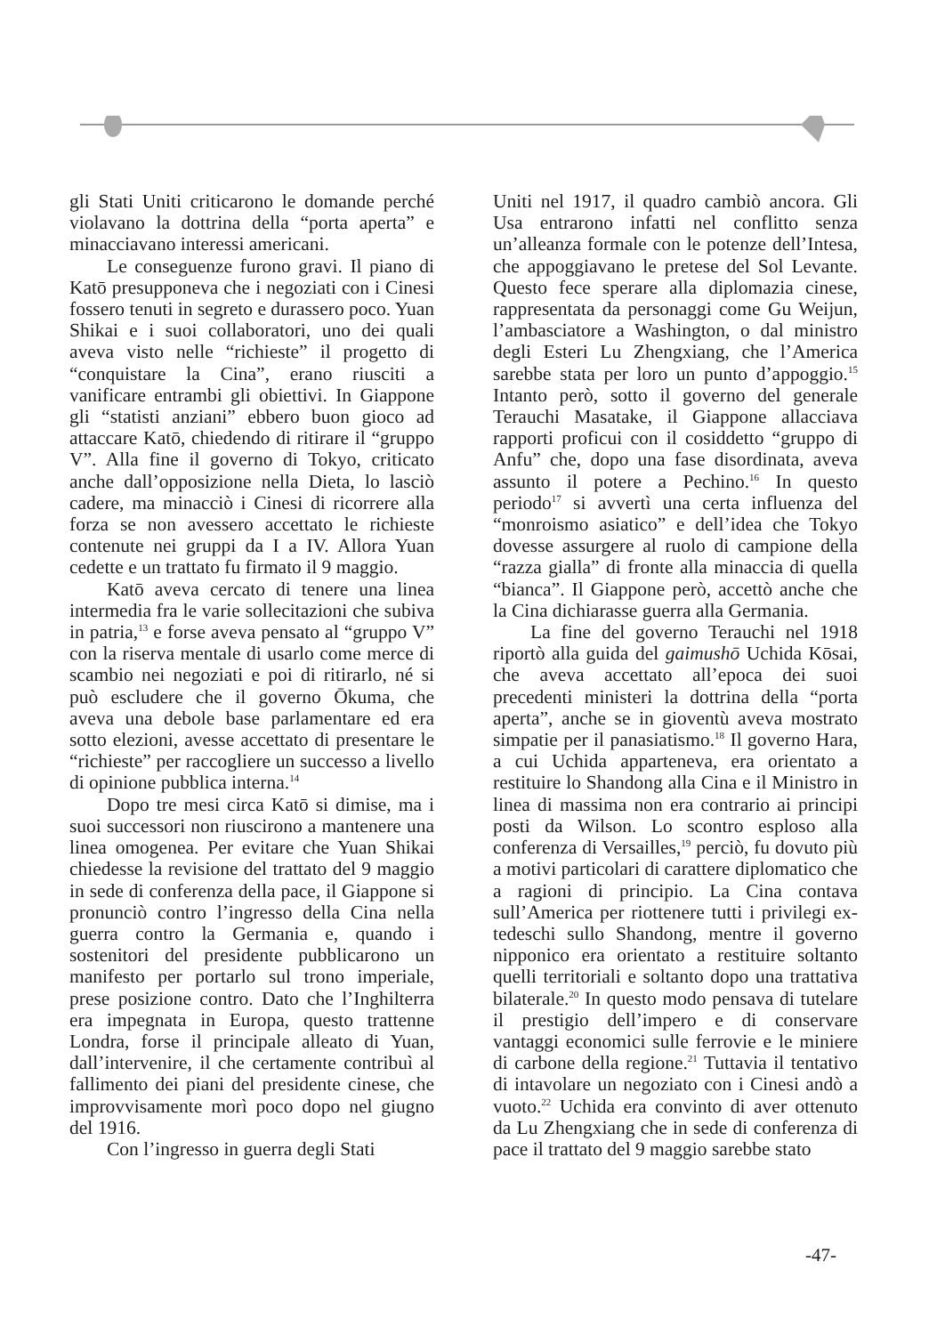gli Stati Uniti criticarono le domande perché violavano la dottrina della “porta aperta” e minacciavano interessi americani.
Le conseguenze furono gravi. Il piano di Katō presupponeva che i negoziati con i Cinesi fossero tenuti in segreto e durassero poco. Yuan Shikai e i suoi collaboratori, uno dei quali aveva visto nelle “richieste” il progetto di “conquistare la Cina”, erano riusciti a vanificare entrambi gli obiettivi. In Giappone gli “statisti anziani” ebbero buon gioco ad attaccare Katō, chiedendo di ritirare il “gruppo V”. Alla fine il governo di Tokyo, criticato anche dall’opposizione nella Dieta, lo lasciò cadere, ma minacciò i Cinesi di ricorrere alla forza se non avessero accettato le richieste contenute nei gruppi da I a IV. Allora Yuan cedette e un trattato fu firmato il 9 maggio.
Katō aveva cercato di tenere una linea intermedia fra le varie sollecitazioni che subiva in patria,<sup>13</sup> e forse aveva pensato al “gruppo V” con la riserva mentale di usarlo come merce di scambio nei negoziati e poi di ritirarlo, né si può escludere che il governo Ōkuma, che aveva una debole base parlamentare ed era sotto elezioni, avesse accettato di presentare le “richieste” per raccogliere un successo a livello di opinione pubblica interna.<sup>14</sup>
Dopo tre mesi circa Katō si dimise, ma i suoi successori non riuscirono a mantenere una linea omogenea. Per evitare che Yuan Shikai chiedesse la revisione del trattato del 9 maggio in sede di conferenza della pace, il Giappone si pronunciò contro l’ingresso della Cina nella guerra contro la Germania e, quando i sostenitori del presidente pubblicarono un manifesto per portarlo sul trono imperiale, prese posizione contro. Dato che l’Inghilterra era impegnata in Europa, questo trattenne Londra, forse il principale alleato di Yuan, dall’intervenire, il che certamente contribuì al fallimento dei piani del presidente cinese, che improvvisamente morì poco dopo nel giugno del 1916.
Con l’ingresso in guerra degli Stati
Uniti nel 1917, il quadro cambiò ancora. Gli Usa entrarono infatti nel conflitto senza un’alleanza formale con le potenze dell’Intesa, che appoggiavano le pretese del Sol Levante. Questo fece sperare alla diplomazia cinese, rappresentata da personaggi come Gu Weijun, l’ambasciatore a Washington, o dal ministro degli Esteri Lu Zhengxiang, che l’America sarebbe stata per loro un punto d’appoggio.<sup>15</sup> Intanto però, sotto il governo del generale Terauchi Masatake, il Giappone allacciava rapporti proficui con il cosiddetto “gruppo di Anfu” che, dopo una fase disordinata, aveva assunto il potere a Pechino.<sup>16</sup> In questo periodo<sup>17</sup> si avvertì una certa influenza del “monroismo asiatico” e dell’idea che Tokyo dovesse assurgere al ruolo di campione della “razza gialla” di fronte alla minaccia di quella “bianca”. Il Giappone però, accettò anche che la Cina dichiarasse guerra alla Germania.
La fine del governo Terauchi nel 1918 riportò alla guida del gaimushō Uchida Kōsai, che aveva accettato all’epoca dei suoi precedenti ministeri la dottrina della “porta aperta”, anche se in gioventù aveva mostrato simpatie per il panasiatismo.<sup>18</sup> Il governo Hara, a cui Uchida apparteneva, era orientato a restituire lo Shandong alla Cina e il Ministro in linea di massima non era contrario ai principi posti da Wilson. Lo scontro esploso alla conferenza di Versailles,<sup>19</sup> perciò, fu dovuto più a motivi particolari di carattere diplomatico che a ragioni di principio. La Cina contava sull’America per riottenere tutti i privilegi ex-tedeschi sullo Shandong, mentre il governo nipponico era orientato a restituire soltanto quelli territoriali e soltanto dopo una trattativa bilaterale.<sup>20</sup> In questo modo pensava di tutelare il prestigio dell’impero e di conservare vantaggi economici sulle ferrovie e le miniere di carbone della regione.<sup>21</sup> Tuttavia il tentativo di intavolare un negoziato con i Cinesi andò a vuoto.<sup>22</sup> Uchida era convinto di aver ottenuto da Lu Zhengxiang che in sede di conferenza di pace il trattato del 9 maggio sarebbe stato
-47-